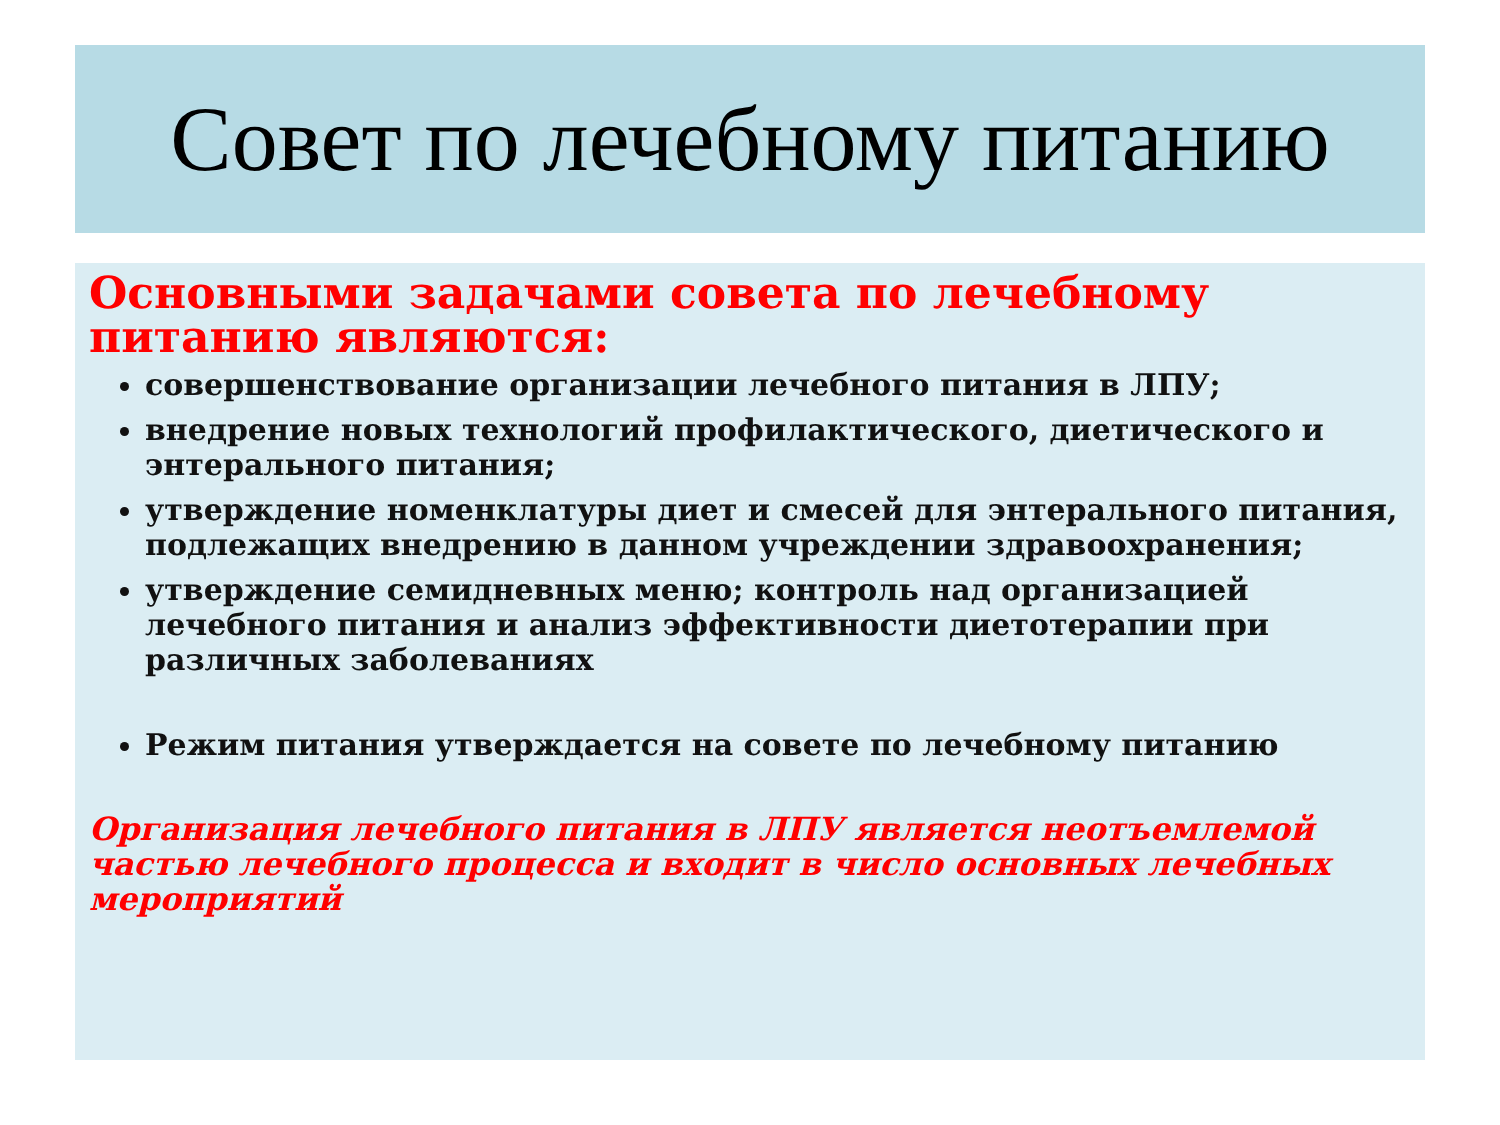Совет по лечебному питанию
Основными задачами совета по лечебному питанию являются:
совершенствование организации лечебного питания в ЛПУ;
внедрение новых технологий профилактического, диетического и энтерального питания;
утверждение номенклатуры диет и смесей для энтерального питания, подлежащих внедрению в данном учреждении здравоохранения;
утверждение семидневных меню; контроль над организацией лечебного питания и анализ эффективности диетотерапии при различных заболеваниях
Режим питания утверждается на совете по лечебному питанию
Организация лечебного питания в ЛПУ является неотъемлемой частью лечебного процесса и входит в число основных лечебных мероприятий